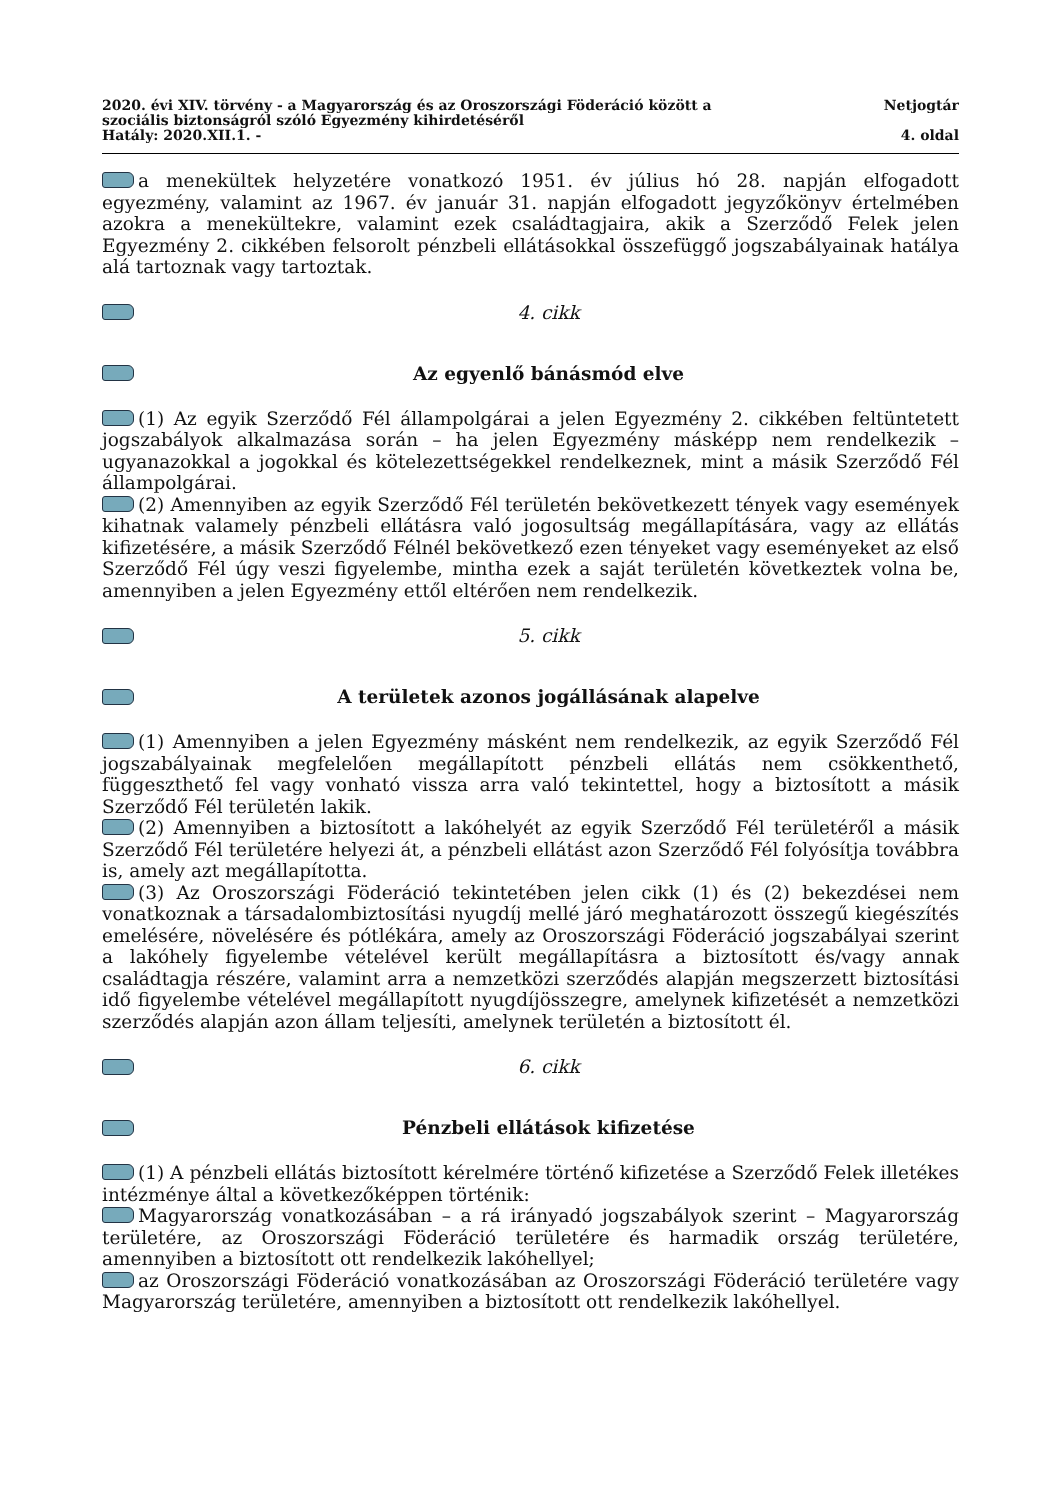2020. évi XIV. törvény - a Magyarország és az Oroszországi Föderáció között a
szociális biztonságról szóló Egyezmény kihirdetéséről
Hatály: 2020.XII.1. -
Netjogtár
4. oldal
a menekültek helyzetére vonatkozó 1951. év július hó 28. napján elfogadott egyezmény, valamint az 1967. év január 31. napján elfogadott jegyzőkönyv értelmében azokra a menekültekre, valamint ezek családtagjaira, akik a Szerződő Felek jelen Egyezmény 2. cikkében felsorolt pénzbeli ellátásokkal összefüggő jogszabályainak hatálya alá tartoznak vagy tartoztak.
4. cikk
Az egyenlő bánásmód elve
(1) Az egyik Szerződő Fél állampolgárai a jelen Egyezmény 2. cikkében feltüntetett jogszabályok alkalmazása során – ha jelen Egyezmény másképp nem rendelkezik – ugyanazokkal a jogokkal és kötelezettségekkel rendelkeznek, mint a másik Szerződő Fél állampolgárai.
(2) Amennyiben az egyik Szerződő Fél területén bekövetkezett tények vagy események kihatnak valamely pénzbeli ellátásra való jogosultság megállapítására, vagy az ellátás kifizetésére, a másik Szerződő Félnél bekövetkező ezen tényeket vagy eseményeket az első Szerződő Fél úgy veszi figyelembe, mintha ezek a saját területén következtek volna be, amennyiben a jelen Egyezmény ettől eltérően nem rendelkezik.
5. cikk
A területek azonos jogállásának alapelve
(1) Amennyiben a jelen Egyezmény másként nem rendelkezik, az egyik Szerződő Fél jogszabályainak megfelelően megállapított pénzbeli ellátás nem csökkenthető, függeszthető fel vagy vonható vissza arra való tekintettel, hogy a biztosított a másik Szerződő Fél területén lakik.
(2) Amennyiben a biztosított a lakóhelyét az egyik Szerződő Fél területéről a másik Szerződő Fél területére helyezi át, a pénzbeli ellátást azon Szerződő Fél folyósítja továbbra is, amely azt megállapította.
(3) Az Oroszországi Föderáció tekintetében jelen cikk (1) és (2) bekezdései nem vonatkoznak a társadalombiztosítási nyugdíj mellé járó meghatározott összegű kiegészítés emelésére, növelésére és pótlékára, amely az Oroszországi Föderáció jogszabályai szerint a lakóhely figyelembe vételével került megállapításra a biztosított és/vagy annak családtagja részére, valamint arra a nemzetközi szerződés alapján megszerzett biztosítási idő figyelembe vételével megállapított nyugdíjösszegre, amelynek kifizetését a nemzetközi szerződés alapján azon állam teljesíti, amelynek területén a biztosított él.
6. cikk
Pénzbeli ellátások kifizetése
(1) A pénzbeli ellátás biztosított kérelmére történő kifizetése a Szerződő Felek illetékes intézménye által a következőképpen történik:
Magyarország vonatkozásában – a rá irányadó jogszabályok szerint – Magyarország területére, az Oroszországi Föderáció területére és harmadik ország területére, amennyiben a biztosított ott rendelkezik lakóhellyel;
az Oroszországi Föderáció vonatkozásában az Oroszországi Föderáció területére vagy Magyarország területére, amennyiben a biztosított ott rendelkezik lakóhellyel.